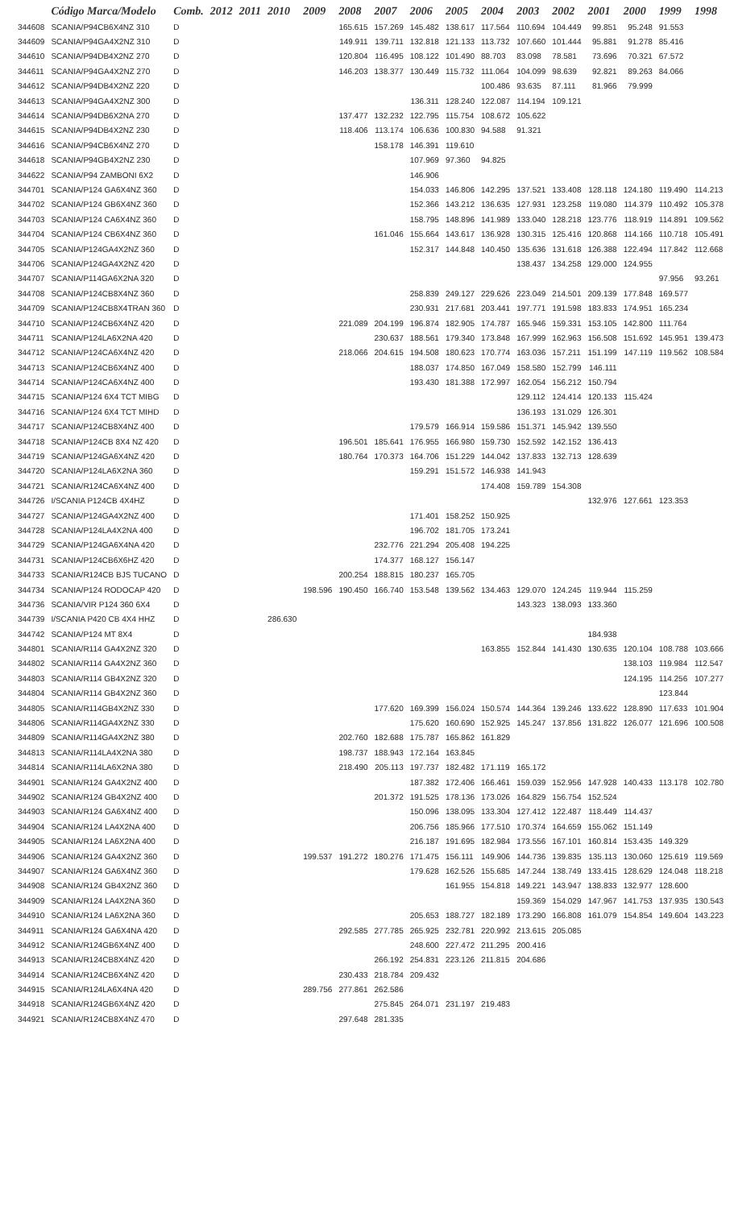| | Código Marca/Modelo | Comb. | 2012 | 2011 | 2010 | 2009 | 2008 | 2007 | 2006 | 2005 | 2004 | 2003 | 2002 | 2001 | 2000 | 1999 | 1998 |
| --- | --- | --- | --- | --- | --- | --- | --- | --- | --- | --- | --- | --- | --- | --- | --- | --- | --- |
| 344608 | SCANIA/P94CB6X4NZ 310 | D | | | | | 165.615 | 157.269 | 145.482 | 138.617 | 117.564 | 110.694 | 104.449 | 99.851 | 95.248 | 91.553 | |
| 344609 | SCANIA/P94GA4X2NZ 310 | D | | | | | 149.911 | 139.711 | 132.818 | 121.133 | 113.732 | 107.660 | 101.444 | 95.881 | 91.278 | 85.416 | |
| 344610 | SCANIA/P94DB4X2NZ 270 | D | | | | | 120.804 | 116.495 | 108.122 | 101.490 | 88.703 | 83.098 | 78.581 | 73.696 | 70.321 | 67.572 | |
| 344611 | SCANIA/P94GA4X2NZ 270 | D | | | | | 146.203 | 138.377 | 130.449 | 115.732 | 111.064 | 104.099 | 98.639 | 92.821 | 89.263 | 84.066 | |
| 344612 | SCANIA/P94DB4X2NZ 220 | D | | | | | | | | | 100.486 | 93.635 | 87.111 | 81.966 | 79.999 | | |
| 344613 | SCANIA/P94GA4X2NZ 300 | D | | | | | | | 136.311 | 128.240 | 122.087 | 114.194 | 109.121 | | | | |
| 344614 | SCANIA/P94DB6X2NA 270 | D | | | | | 137.477 | 132.232 | 122.795 | 115.754 | 108.672 | 105.622 | | | | | |
| 344615 | SCANIA/P94DB4X2NZ 230 | D | | | | | 118.406 | 113.174 | 106.636 | 100.830 | 94.588 | 91.321 | | | | | |
| 344616 | SCANIA/P94CB6X4NZ 270 | D | | | | | | 158.178 | 146.391 | 119.610 | | | | | | | |
| 344618 | SCANIA/P94GB4X2NZ 230 | D | | | | | | | 107.969 | 97.360 | 94.825 | | | | | | |
| 344622 | SCANIA/P94 ZAMBONI 6X2 | D | | | | | | | 146.906 | | | | | | | | |
| 344701 | SCANIA/P124 GA6X4NZ 360 | D | | | | | | | 154.033 | 146.806 | 142.295 | 137.521 | 133.408 | 128.118 | 124.180 | 119.490 | 114.213 |
| 344702 | SCANIA/P124 GB6X4NZ 360 | D | | | | | | | 152.366 | 143.212 | 136.635 | 127.931 | 123.258 | 119.080 | 114.379 | 110.492 | 105.378 |
| 344703 | SCANIA/P124 CA6X4NZ 360 | D | | | | | | | 158.795 | 148.896 | 141.989 | 133.040 | 128.218 | 123.776 | 118.919 | 114.891 | 109.562 |
| 344704 | SCANIA/P124 CB6X4NZ 360 | D | | | | | | 161.046 | 155.664 | 143.617 | 136.928 | 130.315 | 125.416 | 120.868 | 114.166 | 110.718 | 105.491 |
| 344705 | SCANIA/P124GA4X2NZ 360 | D | | | | | | | 152.317 | 144.848 | 140.450 | 135.636 | 131.618 | 126.388 | 122.494 | 117.842 | 112.668 |
| 344706 | SCANIA/P124GA4X2NZ 420 | D | | | | | | | | | | 138.437 | 134.258 | 129.000 | 124.955 | | |
| 344707 | SCANIA/P114GA6X2NA 320 | D | | | | | | | | | | | | | | 97.956 | 93.261 |
| 344708 | SCANIA/P124CB8X4NZ 360 | D | | | | | | | 258.839 | 249.127 | 229.626 | 223.049 | 214.501 | 209.139 | 177.848 | 169.577 | |
| 344709 | SCANIA/P124CB8X4TRAN 360 | D | | | | | | | 230.931 | 217.681 | 203.441 | 197.771 | 191.598 | 183.833 | 174.951 | 165.234 | |
| 344710 | SCANIA/P124CB6X4NZ 420 | D | | | | | 221.089 | 204.199 | 196.874 | 182.905 | 174.787 | 165.946 | 159.331 | 153.105 | 142.800 | 111.764 | |
| 344711 | SCANIA/P124LA6X2NA 420 | D | | | | | | 230.637 | 188.561 | 179.340 | 173.848 | 167.999 | 162.963 | 156.508 | 151.692 | 145.951 | 139.473 |
| 344712 | SCANIA/P124CA6X4NZ 420 | D | | | | | 218.066 | 204.615 | 194.508 | 180.623 | 170.774 | 163.036 | 157.211 | 151.199 | 147.119 | 119.562 | 108.584 |
| 344713 | SCANIA/P124CB6X4NZ 400 | D | | | | | | | 188.037 | 174.850 | 167.049 | 158.580 | 152.799 | 146.111 | | | |
| 344714 | SCANIA/P124CA6X4NZ 400 | D | | | | | | | 193.430 | 181.388 | 172.997 | 162.054 | 156.212 | 150.794 | | | |
| 344715 | SCANIA/P124 6X4 TCT MIBG | D | | | | | | | | | | 129.112 | 124.414 | 120.133 | 115.424 | | |
| 344716 | SCANIA/P124 6X4 TCT MIHD | D | | | | | | | | | | 136.193 | 131.029 | 126.301 | | | |
| 344717 | SCANIA/P124CB8X4NZ 400 | D | | | | | | | 179.579 | 166.914 | 159.586 | 151.371 | 145.942 | 139.550 | | | |
| 344718 | SCANIA/P124CB 8X4 NZ 420 | D | | | | | 196.501 | 185.641 | 176.955 | 166.980 | 159.730 | 152.592 | 142.152 | 136.413 | | | |
| 344719 | SCANIA/P124GA6X4NZ 420 | D | | | | | 180.764 | 170.373 | 164.706 | 151.229 | 144.042 | 137.833 | 132.713 | 128.639 | | | |
| 344720 | SCANIA/P124LA6X2NA 360 | D | | | | | | | 159.291 | 151.572 | 146.938 | 141.943 | | | | | |
| 344721 | SCANIA/R124CA6X4NZ 400 | D | | | | | | | | | 174.408 | 159.789 | 154.308 | | | | |
| 344726 | I/SCANIA P124CB 4X4HZ | D | | | | | | | | | | | | 132.976 | 127.661 | 123.353 | |
| 344727 | SCANIA/P124GA4X2NZ 400 | D | | | | | | | 171.401 | 158.252 | 150.925 | | | | | | |
| 344728 | SCANIA/P124LA4X2NA 400 | D | | | | | | | 196.702 | 181.705 | 173.241 | | | | | | |
| 344729 | SCANIA/P124GA6X4NA 420 | D | | | | | | 232.776 | 221.294 | 205.408 | 194.225 | | | | | | |
| 344731 | SCANIA/P124CB6X6HZ 420 | D | | | | | | 174.377 | 168.127 | 156.147 | | | | | | | |
| 344733 | SCANIA/R124CB BJS TUCANO | D | | | | | 200.254 | 188.815 | 180.237 | 165.705 | | | | | | | |
| 344734 | SCANIA/P124 RODOCAP 420 | D | | | | 198.596 | 190.450 | 166.740 | 153.548 | 139.562 | 134.463 | 129.070 | 124.245 | 119.944 | 115.259 | | |
| 344736 | SCANIA/VIR P124 360 6X4 | D | | | | | | | | | | 143.323 | 138.093 | 133.360 | | | |
| 344739 | I/SCANIA P420 CB 4X4 HHZ | D | | | 286.630 | | | | | | | | | | | | |
| 344742 | SCANIA/P124 MT 8X4 | D | | | | | | | | | | | | 184.938 | | | |
| 344801 | SCANIA/R114 GA4X2NZ 320 | D | | | | | | | | | 163.855 | 152.844 | 141.430 | 130.635 | 120.104 | 108.788 | 103.666 |
| 344802 | SCANIA/R114 GA4X2NZ 360 | D | | | | | | | | | | | | | 138.103 | 119.984 | 112.547 |
| 344803 | SCANIA/R114 GB4X2NZ 320 | D | | | | | | | | | | | | | 124.195 | 114.256 | 107.277 |
| 344804 | SCANIA/R114 GB4X2NZ 360 | D | | | | | | | | | | | | | | 123.844 | |
| 344805 | SCANIA/R114GB4X2NZ 330 | D | | | | | | 177.620 | 169.399 | 156.024 | 150.574 | 144.364 | 139.246 | 133.622 | 128.890 | 117.633 | 101.904 |
| 344806 | SCANIA/R114GA4X2NZ 330 | D | | | | | | | 175.620 | 160.690 | 152.925 | 145.247 | 137.856 | 131.822 | 126.077 | 121.696 | 100.508 |
| 344809 | SCANIA/R114GA4X2NZ 380 | D | | | | | 202.760 | 182.688 | 175.787 | 165.862 | 161.829 | | | | | | |
| 344813 | SCANIA/R114LA4X2NA 380 | D | | | | | 198.737 | 188.943 | 172.164 | 163.845 | | | | | | | |
| 344814 | SCANIA/R114LA6X2NA 380 | D | | | | | 218.490 | 205.113 | 197.737 | 182.482 | 171.119 | 165.172 | | | | | |
| 344901 | SCANIA/R124 GA4X2NZ 400 | D | | | | | | | 187.382 | 172.406 | 166.461 | 159.039 | 152.956 | 147.928 | 140.433 | 113.178 | 102.780 |
| 344902 | SCANIA/R124 GB4X2NZ 400 | D | | | | | | 201.372 | 191.525 | 178.136 | 173.026 | 164.829 | 156.754 | 152.524 | | | |
| 344903 | SCANIA/R124 GA6X4NZ 400 | D | | | | | | | 150.096 | 138.095 | 133.304 | 127.412 | 122.487 | 118.449 | 114.437 | | |
| 344904 | SCANIA/R124 LA4X2NA 400 | D | | | | | | | 206.756 | 185.966 | 177.510 | 170.374 | 164.659 | 155.062 | 151.149 | | |
| 344905 | SCANIA/R124 LA6X2NA 400 | D | | | | | | | 216.187 | 191.695 | 182.984 | 173.556 | 167.101 | 160.814 | 153.435 | 149.329 | |
| 344906 | SCANIA/R124 GA4X2NZ 360 | D | | | | 199.537 | 191.272 | 180.276 | 171.475 | 156.111 | 149.906 | 144.736 | 139.835 | 135.113 | 130.060 | 125.619 | 119.569 |
| 344907 | SCANIA/R124 GA6X4NZ 360 | D | | | | | | | 179.628 | 162.526 | 155.685 | 147.244 | 138.749 | 133.415 | 128.629 | 124.048 | 118.218 |
| 344908 | SCANIA/R124 GB4X2NZ 360 | D | | | | | | | | 161.955 | 154.818 | 149.221 | 143.947 | 138.833 | 132.977 | 128.600 | |
| 344909 | SCANIA/R124 LA4X2NA 360 | D | | | | | | | | | | 159.369 | 154.029 | 147.967 | 141.753 | 137.935 | 130.543 |
| 344910 | SCANIA/R124 LA6X2NA 360 | D | | | | | | | 205.653 | 188.727 | 182.189 | 173.290 | 166.808 | 161.079 | 154.854 | 149.604 | 143.223 |
| 344911 | SCANIA/R124 GA6X4NA 420 | D | | | | | 292.585 | 277.785 | 265.925 | 232.781 | 220.992 | 213.615 | 205.085 | | | | |
| 344912 | SCANIA/R124GB6X4NZ 400 | D | | | | | | | 248.600 | 227.472 | 211.295 | 200.416 | | | | | |
| 344913 | SCANIA/R124CB8X4NZ 420 | D | | | | | | 266.192 | 254.831 | 223.126 | 211.815 | 204.686 | | | | | |
| 344914 | SCANIA/R124CB6X4NZ 420 | D | | | | | 230.433 | 218.784 | 209.432 | | | | | | | | |
| 344915 | SCANIA/R124LA6X4NA 420 | D | | | | 289.756 | 277.861 | 262.586 | | | | | | | | | |
| 344918 | SCANIA/R124GB6X4NZ 420 | D | | | | | | 275.845 | 264.071 | 231.197 | 219.483 | | | | | | |
| 344921 | SCANIA/R124CB8X4NZ 470 | D | | | | | 297.648 | 281.335 | | | | | | | | | |